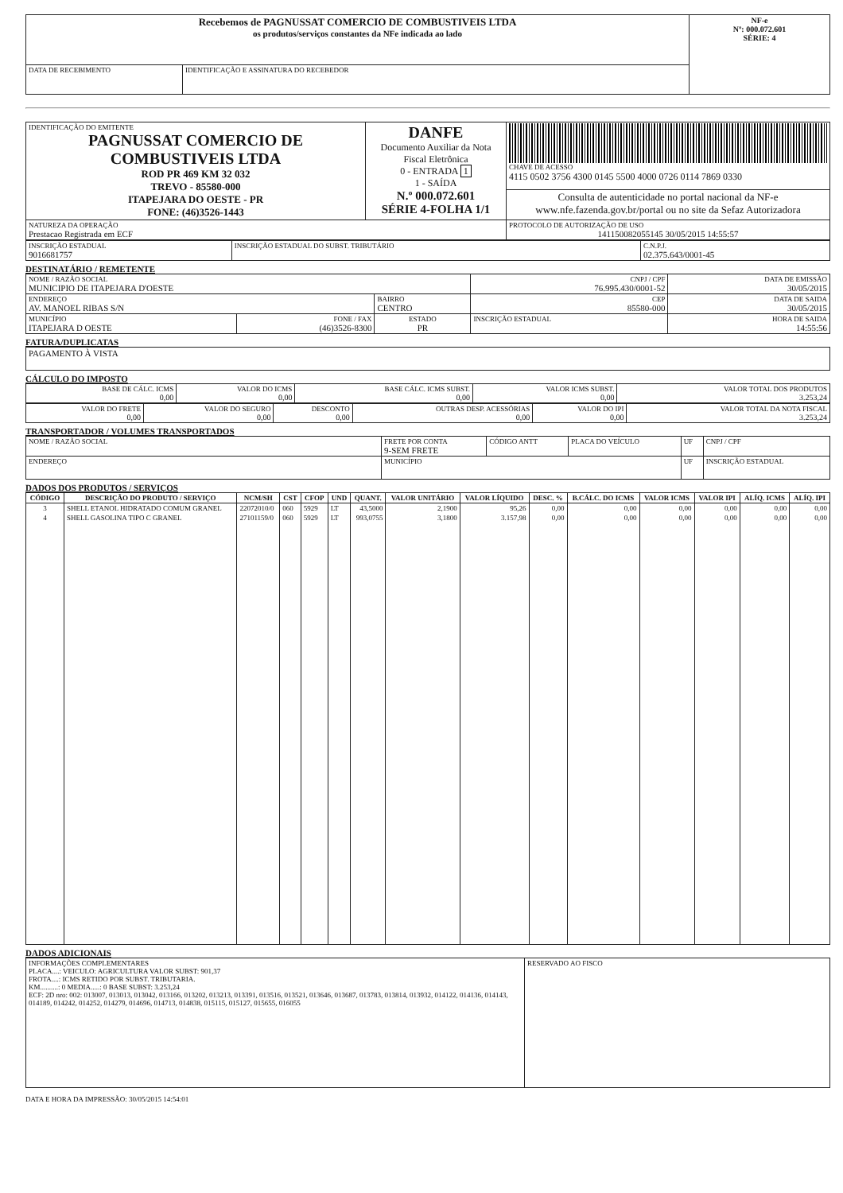| Recebemos de PAGNUSSAT COMERCIO DE COMBUSTIVEIS LTDA os produtos/serviços constantes da NFe indicada ao lado | | NF-e Nº: 000.072.601 SÉRIE: 4 |
| DATA DE RECEBIMENTO | IDENTIFICAÇÃO E ASSINATURA DO RECEBEDOR | |
| IDENTIFICAÇÃO DO EMITENTE PAGNUSSAT COMERCIO DE COMBUSTIVEIS LTDA ROD PR 469 KM 32 032 TREVO - 85580-000 ITAPEJARA DO OESTE - PR FONE: (46)3526-1443 | DANFE Documento Auxiliar da Nota Fiscal Eletrônica 0 - ENTRADA 1 1 - SAÍDA N.º 000.072.601 SÉRIE 4-FOLHA 1/1 | CHAVE DE ACESSO 4115 0502 3756 4300 0145 5500 4000 0726 0114 7869 0330 |
| | | Consulta de autenticidade no portal nacional da NF-e www.nfe.fazenda.gov.br/portal ou no site da Sefaz Autorizadora |
| NATUREZA DA OPERAÇÃO Prestacao Registrada em ECF | | PROTOCOLO DE AUTORIZAÇÃO DE USO 141150082055145 30/05/2015 14:55:57 |
| INSCRIÇÃO ESTADUAL 9016681757 | INSCRIÇÃO ESTADUAL DO SUBST. TRIBUTÁRIO | C.N.P.J. 02.375.643/0001-45 |
DESTINATÁRIO / REMETENTE
| NOME / RAZÃO SOCIAL MUNICIPIO DE ITAPEJARA D'OESTE | | | CNPJ / CPF 76.995.430/0001-52 | | DATA DE EMISSÃO 30/05/2015 |
| ENDEREÇO AV. MANOEL RIBAS S/N | | BAIRRO CENTRO | | CEP 85580-000 | DATA DE SAIDA 30/05/2015 |
| MUNICÍPIO ITAPEJARA D OESTE | FONE / FAX (46)3526-8300 | ESTADO PR | INSCRIÇÃO ESTADUAL | | HORA DE SAIDA 14:55:56 |
FATURA/DUPLICATAS
| PAGAMENTO À VISTA |
CÁLCULO DO IMPOSTO
| BASE DE CÁLC. ICMS 0,00 | VALOR DO ICMS 0,00 | BASE CÁLC. ICMS SUBST. 0,00 | VALOR ICMS SUBST. 0,00 | VALOR TOTAL DOS PRODUTOS 3.253,24 |
| VALOR DO FRETE 0,00 | VALOR DO SEGURO 0,00 | DESCONTO 0,00 | OUTRAS DESP. ACESSÓRIAS 0,00 | VALOR DO IPI 0,00 | VALOR TOTAL DA NOTA FISCAL 3.253,24 |
TRANSPORTADOR / VOLUMES TRANSPORTADOS
| NOME / RAZÃO SOCIAL | FRETE POR CONTA 9-SEM FRETE | CÓDIGO ANTT | PLACA DO VEÍCULO | UF | CNPJ / CPF |
| ENDEREÇO | MUNICÍPIO | | | UF | INSCRIÇÃO ESTADUAL |
DADOS DOS PRODUTOS / SERVIÇOS
| CÓDIGO | DESCRIÇÃO DO PRODUTO / SERVIÇO | NCM/SH | CST | CFOP | UND | QUANT. | VALOR UNITÁRIO | VALOR LÍQUIDO | DESC. % | B.CÁLC. DO ICMS | VALOR ICMS | VALOR IPI | ALÍQ. ICMS | ALÍQ. IPI |
| --- | --- | --- | --- | --- | --- | --- | --- | --- | --- | --- | --- | --- | --- | --- |
| 3 | SHELL ETANOL HIDRATADO COMUM GRANEL | 22072010/0 | 060 | 5929 | LT | 43,5000 | 2,1900 | 95,26 | 0,00 | 0,00 | 0,00 | 0,00 | 0,00 | 0,00 |
| 4 | SHELL GASOLINA TIPO C GRANEL | 27101159/0 | 060 | 5929 | LT | 993,0755 | 3,1800 | 3.157,98 | 0,00 | 0,00 | 0,00 | 0,00 | 0,00 | 0,00 |
DADOS ADICIONAIS
| INFORMAÇÕES COMPLEMENTARES PLACA....: VEICULO: AGRICULTURA VALOR SUBST: 901,37 FROTA....: ICMS RETIDO POR SUBST. TRIBUTARIA. KM..........: 0 MEDIA.....: 0 BASE SUBST: 3.253,24 ECF: 2D nro: 002: 013007, 013013, 013042, 013166, 013202, 013213, 013391, 013516, 013521, 013646, 013687, 013783, 013814, 013932, 014122, 014136, 014143, 014189, 014242, 014252, 014279, 014696, 014713, 014838, 015115, 015127, 015655, 016055 | RESERVADO AO FISCO |
DATA E HORA DA IMPRESSÃO: 30/05/2015 14:54:01